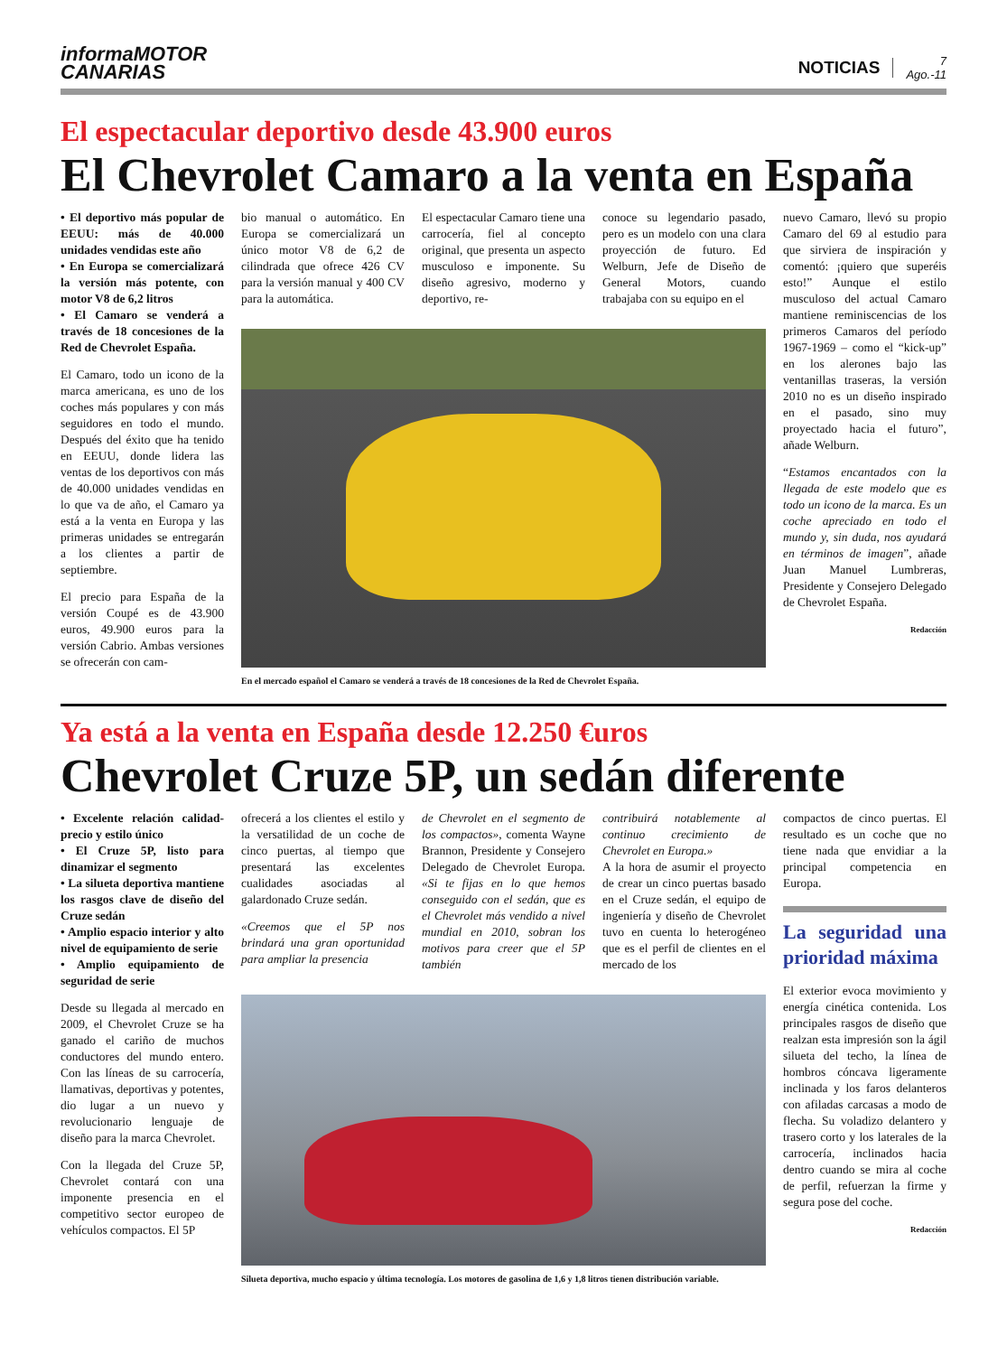informaMOTOR
CANARIAS
NOTICIAS
7
Ago.-11
El espectacular deportivo desde 43.900 euros
El Chevrolet Camaro a la venta en España
• El deportivo más popular de EEUU: más de 40.000 unidades vendidas este año
• En Europa se comercializará la versión más potente, con motor V8 de 6,2 litros
• El Camaro se venderá a través de 18 concesiones de la Red de Chevrolet España.
El Camaro, todo un icono de la marca americana, es uno de los coches más populares y con más seguidores en todo el mundo. Después del éxito que ha tenido en EEUU, donde lidera las ventas de los deportivos con más de 40.000 unidades vendidas en lo que va de año, el Camaro ya está a la venta en Europa y las primeras unidades se entregarán a los clientes a partir de septiembre.
El precio para España de la versión Coupé es de 43.900 euros, 49.900 euros para la versión Cabrio. Ambas versiones se ofrecerán con cam-
bio manual o automático. En Europa se comercializará un único motor V8 de 6,2 de cilindrada que ofrece 426 CV para la versión manual y 400 CV para la automática.
El espectacular Camaro tiene una carrocería, fiel al concepto original, que presenta un aspecto musculoso e imponente. Su diseño agresivo, moderno y deportivo, re-
conoce su legendario pasado, pero es un modelo con una clara proyección de futuro. Ed Welburn, Jefe de Diseño de General Motors, cuando trabajaba con su equipo en el
En el mercado español el Camaro se venderá a través de 18 concesiones de la Red de Chevrolet España.
nuevo Camaro, llevó su propio Camaro del 69 al estudio para que sirviera de inspiración y comentó: ¡quiero que superéis esto!” Aunque el estilo musculoso del actual Camaro mantiene reminiscencias de los primeros Camaros del período 1967-1969 – como el “kick-up” en los alerones bajo las ventanillas traseras, la versión 2010 no es un diseño inspirado en el pasado, sino muy proyectado hacia el futuro”, añade Welburn.
“Estamos encantados con la llegada de este modelo que es todo un icono de la marca. Es un coche apreciado en todo el mundo y, sin duda, nos ayudará en términos de imagen”, añade Juan Manuel Lumbreras, Presidente y Consejero Delegado de Chevrolet España.
Redacción
Ya está a la venta en España desde 12.250 €uros
Chevrolet Cruze 5P, un sedán diferente
• Excelente relación calidad-precio y estilo único
• El Cruze 5P, listo para dinamizar el segmento
• La silueta deportiva mantiene los rasgos clave de diseño del Cruze sedán
• Amplio espacio interior y alto nivel de equipamiento de serie
• Amplio equipamiento de seguridad de serie
Desde su llegada al mercado en 2009, el Chevrolet Cruze se ha ganado el cariño de muchos conductores del mundo entero. Con las líneas de su carrocería, llamativas, deportivas y potentes, dio lugar a un nuevo y revolucionario lenguaje de diseño para la marca Chevrolet.
Con la llegada del Cruze 5P, Chevrolet contará con una imponente presencia en el competitivo sector europeo de vehículos compactos. El 5P
ofrecerá a los clientes el estilo y la versatilidad de un coche de cinco puertas, al tiempo que presentará las excelentes cualidades asociadas al galardonado Cruze sedán.
«Creemos que el 5P nos brindará una gran oportunidad para ampliar la presencia
de Chevrolet en el segmento de los compactos», comenta Wayne Brannon, Presidente y Consejero Delegado de Chevrolet Europa. «Si te fijas en lo que hemos conseguido con el sedán, que es el Chevrolet más vendido a nivel mundial en 2010, sobran los motivos para creer que el 5P también
contribuirá notablemente al continuo crecimiento de Chevrolet en Europa.»
A la hora de asumir el proyecto de crear un cinco puertas basado en el Cruze sedán, el equipo de ingeniería y diseño de Chevrolet tuvo en cuenta lo heterogéneo que es el perfil de clientes en el mercado de los
Silueta deportiva, mucho espacio y última tecnología. Los motores de gasolina de 1,6 y 1,8 litros tienen distribución variable.
compactos de cinco puertas. El resultado es un coche que no tiene nada que envidiar a la principal competencia en Europa.
La seguridad una prioridad máxima
El exterior evoca movimiento y energía cinética contenida. Los principales rasgos de diseño que realzan esta impresión son la ágil silueta del techo, la línea de hombros cóncava ligeramente inclinada y los faros delanteros con afiladas carcasas a modo de flecha. Su voladizo delantero y trasero corto y los laterales de la carrocería, inclinados hacia dentro cuando se mira al coche de perfil, refuerzan la firme y segura pose del coche.
Redacción